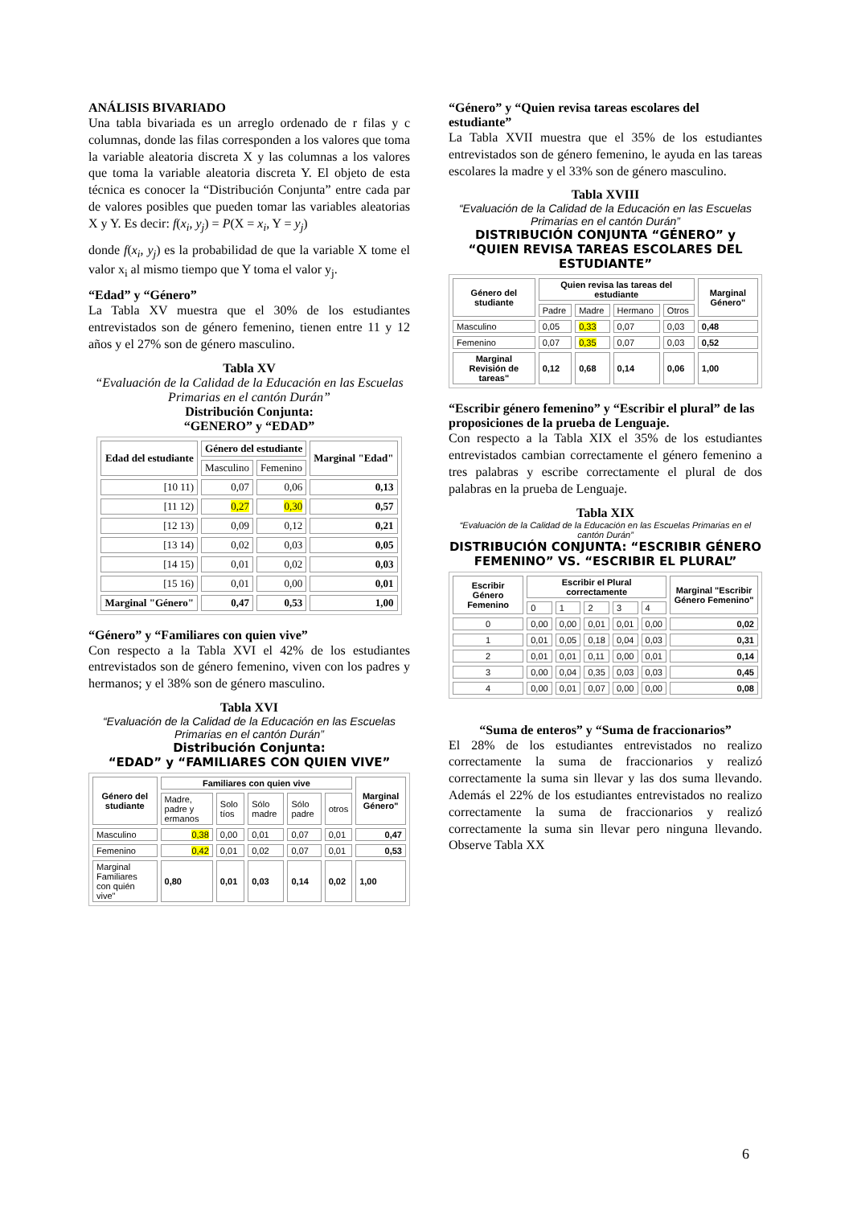ANÁLISIS BIVARIADO
Una tabla bivariada es un arreglo ordenado de r filas y c columnas, donde las filas corresponden a los valores que toma la variable aleatoria discreta X y las columnas a los valores que toma la variable aleatoria discreta Y. El objeto de esta técnica es conocer la “Distribución Conjunta” entre cada par de valores posibles que pueden tomar las variables aleatorias X y Y. Es decir: f(x<sub>i</sub>, y<sub>j</sub>) = P(X = x<sub>i</sub>, Y = y<sub>j</sub>)
donde f(x<sub>i</sub>, y<sub>j</sub>) es la probabilidad de que la variable X tome el valor x<sub>i</sub> al mismo tiempo que Y toma el valor y<sub>j</sub>.
“Edad” y “Género”
La Tabla XV muestra que el 30% de los estudiantes entrevistados son de género femenino, tienen entre 11 y 12 años y el 27% son de género masculino.
Tabla XV
“Evaluación de la Calidad de la Educación en las Escuelas Primarias en el cantón Durán”
Distribución Conjunta:
“GENERO” y “EDAD”
| Edad del estudiante | Género del estudiante | | Marginal "Edad" |
| --- | --- | --- | --- |
| | Masculino | Femenino | |
| [10 11) | 0,07 | 0,06 | 0,13 |
| [11 12) | 0,27 | 0,30 | 0,57 |
| [12 13) | 0,09 | 0,12 | 0,21 |
| [13 14) | 0,02 | 0,03 | 0,05 |
| [14 15) | 0,01 | 0,02 | 0,03 |
| [15 16) | 0,01 | 0,00 | 0,01 |
| Marginal "Género" | 0,47 | 0,53 | 1,00 |
“Género” y “Familiares con quien vive”
Con respecto a la Tabla XVI el 42% de los estudiantes entrevistados son de género femenino, viven con los padres y hermanos; y el 38% son de género masculino.
Tabla XVI
“Evaluación de la Calidad de la Educación en las Escuelas Primarias en el cantón Durán”
Distribución Conjunta:
“EDAD” y “FAMILIARES CON QUIEN VIVE”
| Género del studiante | Familiares con quien vive | | | | | Marginal Género" |
| --- | --- | --- | --- | --- | --- | --- |
| | Madre, padre y ermanos | Solo tíos | Sólo madre | Sólo padre | otros | |
| Masculino | 0,38 | 0,00 | 0,01 | 0,07 | 0,01 | 0,47 |
| Femenino | 0,42 | 0,01 | 0,02 | 0,07 | 0,01 | 0,53 |
| Marginal Familiares con quién vive" | 0,80 | 0,01 | 0,03 | 0,14 | 0,02 | 1,00 |
“Género” y “Quien revisa tareas escolares del estudiante”
La Tabla XVII muestra que el 35% de los estudiantes entrevistados son de género femenino, le ayuda en las tareas escolares la madre y el 33% son de género masculino.
Tabla XVIII
“Evaluación de la Calidad de la Educación en las Escuelas Primarias en el cantón Durán”
DISTRIBUCIÓN CONJUNTA “GÉNERO” y “QUIEN REVISA TAREAS ESCOLARES DEL ESTUDIANTE”
| Género del studiante | Quien revisa las tareas del estudiante | | | | Marginal Género" |
| --- | --- | --- | --- | --- | --- |
| | Padre | Madre | Hermano | Otros | |
| Masculino | 0,05 | 0,33 | 0,07 | 0,03 | 0,48 |
| Femenino | 0,07 | 0,35 | 0,07 | 0,03 | 0,52 |
| Marginal Revisión de tareas" | 0,12 | 0,68 | 0,14 | 0,06 | 1,00 |
“Escribir género femenino” y “Escribir el plural” de las proposiciones de la prueba de Lenguaje.
Con respecto a la Tabla XIX el 35% de los estudiantes entrevistados cambian correctamente el género femenino a tres palabras y escribe correctamente el plural de dos palabras en la prueba de Lenguaje.
Tabla XIX
“Evaluación de la Calidad de la Educación en las Escuelas Primarias en el cantón Durán”
DISTRIBUCIÓN CONJUNTA: “ESCRIBIR GÉNERO FEMENINO” VS. “ESCRIBIR EL PLURAL”
| Escribir Género Femenino | Escribir el Plural correctamente | | | | | Marginal "Escribir Género Femenino" |
| --- | --- | --- | --- | --- | --- | --- |
| | 0 | 1 | 2 | 3 | 4 | |
| 0 | 0,00 | 0,00 | 0,01 | 0,01 | 0,00 | 0,02 |
| 1 | 0,01 | 0,05 | 0,18 | 0,04 | 0,03 | 0,31 |
| 2 | 0,01 | 0,01 | 0,11 | 0,00 | 0,01 | 0,14 |
| 3 | 0,00 | 0,04 | 0,35 | 0,03 | 0,03 | 0,45 |
| 4 | 0,00 | 0,01 | 0,07 | 0,00 | 0,00 | 0,08 |
“Suma de enteros” y “Suma de fraccionarios”
El 28% de los estudiantes entrevistados no realizo correctamente la suma de fraccionarios y realizó correctamente la suma sin llevar y las dos suma llevando. Además el 22% de los estudiantes entrevistados no realizo correctamente la suma de fraccionarios y realizó correctamente la suma sin llevar pero ninguna llevando. Observe Tabla XX
6